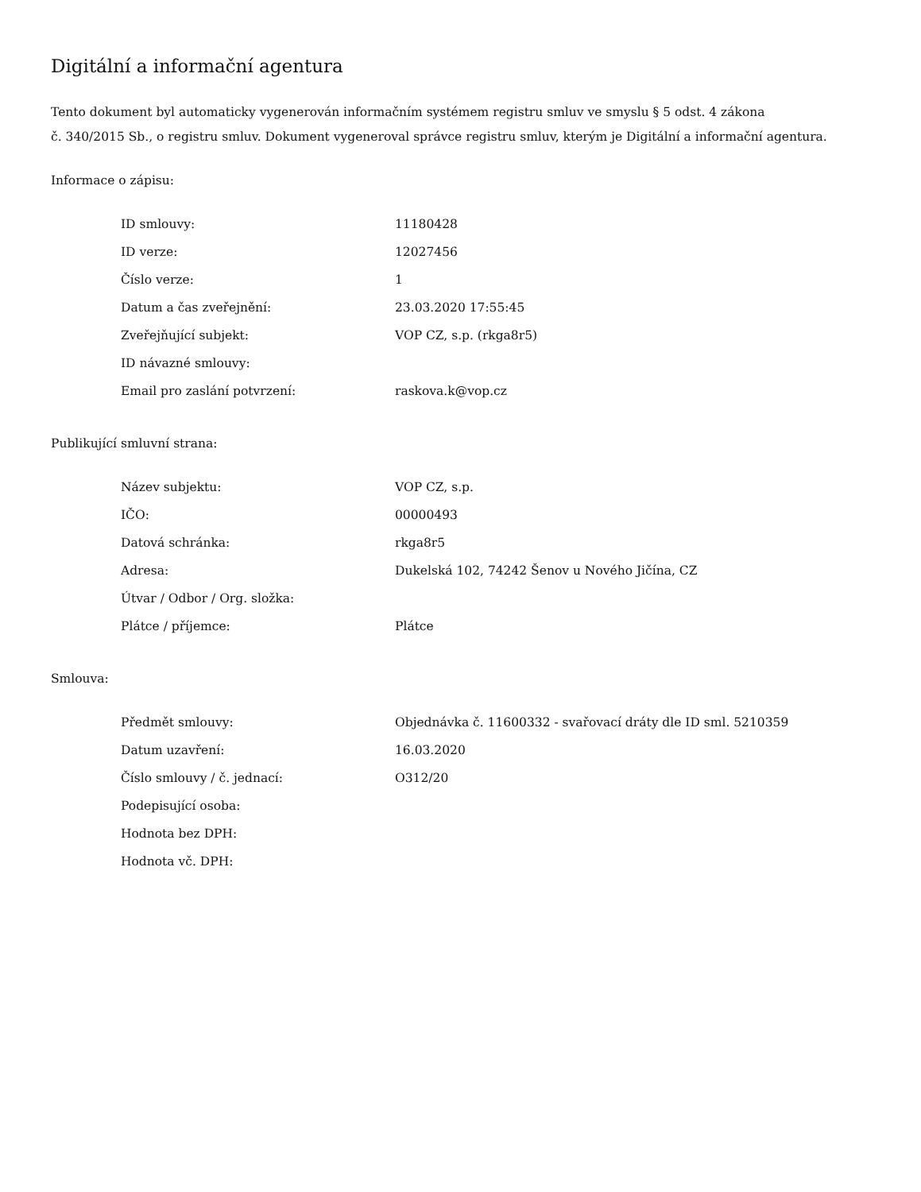Digitální a informační agentura
Tento dokument byl automaticky vygenerován informačním systémem registru smluv ve smyslu § 5 odst. 4 zákona
č. 340/2015 Sb., o registru smluv. Dokument vygeneroval správce registru smluv, kterým je Digitální a informační agentura.
Informace o zápisu:
| ID smlouvy: | 11180428 |
| ID verze: | 12027456 |
| Číslo verze: | 1 |
| Datum a čas zveřejnění: | 23.03.2020 17:55:45 |
| Zveřejňující subjekt: | VOP CZ, s.p. (rkga8r5) |
| ID návazné smlouvy: | |
| Email pro zaslání potvrzení: | raskova.k@vop.cz |
Publikující smluvní strana:
| Název subjektu: | VOP CZ, s.p. |
| IČO: | 00000493 |
| Datová schránka: | rkga8r5 |
| Adresa: | Dukelská 102, 74242 Šenov u Nového Jičína, CZ |
| Útvar / Odbor / Org. složka: | |
| Plátce / příjemce: | Plátce |
Smlouva:
| Předmět smlouvy: | Objednávka č. 11600332 - svařovací dráty dle ID sml. 5210359 |
| Datum uzavření: | 16.03.2020 |
| Číslo smlouvy / č. jednací: | O312/20 |
| Podepisující osoba: | |
| Hodnota bez DPH: | |
| Hodnota vč. DPH: | |